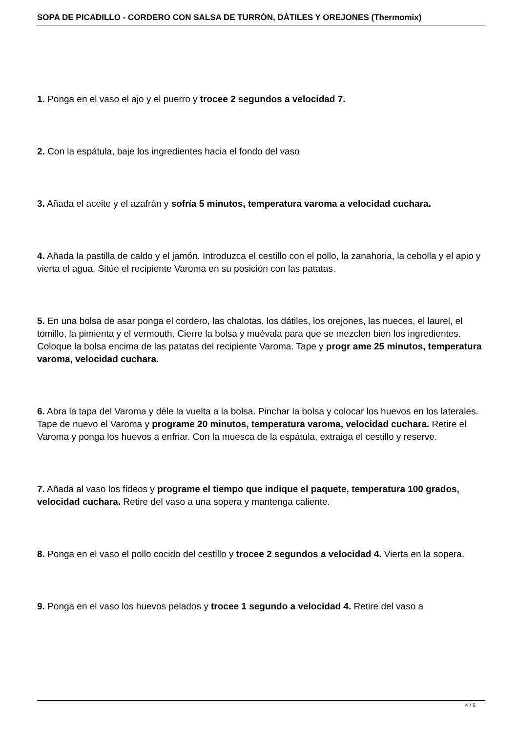SOPA DE PICADILLO - CORDERO CON SALSA DE TURRÓN, DÁTILES Y OREJONES (Thermomix)
1. Ponga en el vaso el ajo y el puerro y trocee 2 segundos a velocidad 7.
2. Con la espátula, baje los ingredientes hacia el fondo del vaso
3. Añada el aceite y el azafrán y sofría 5 minutos, temperatura varoma a velocidad cuchara.
4. Añada la pastilla de caldo y el jamón. Introduzca el cestillo con el pollo, la zanahoria, la cebolla y el apio y vierta el agua. Sitúe el recipiente Varoma en su posición con las patatas.
5. En una bolsa de asar ponga el cordero, las chalotas, los dátiles, los orejones, las nueces, el laurel, el tomillo, la pimienta y el vermouth. Cierre la bolsa y muévala para que se mezclen bien los ingredientes. Coloque la bolsa encima de las patatas del recipiente Varoma. Tape y progr ame 25 minutos, temperatura varoma, velocidad cuchara.
6. Abra la tapa del Varoma y déle la vuelta a la bolsa. Pinchar la bolsa y colocar los huevos en los laterales. Tape de nuevo el Varoma y programe 20 minutos, temperatura varoma, velocidad cuchara. Retire el Varoma y ponga los huevos a enfriar. Con la muesca de la espátula, extraiga el cestillo y reserve.
7. Añada al vaso los fideos y programe el tiempo que indique el paquete, temperatura 100 grados, velocidad cuchara. Retire del vaso a una sopera y mantenga caliente.
8. Ponga en el vaso el pollo cocido del cestillo y trocee 2 segundos a velocidad 4. Vierta en la sopera.
9. Ponga en el vaso los huevos pelados y trocee 1 segundo a velocidad 4. Retire del vaso a
4 / 5